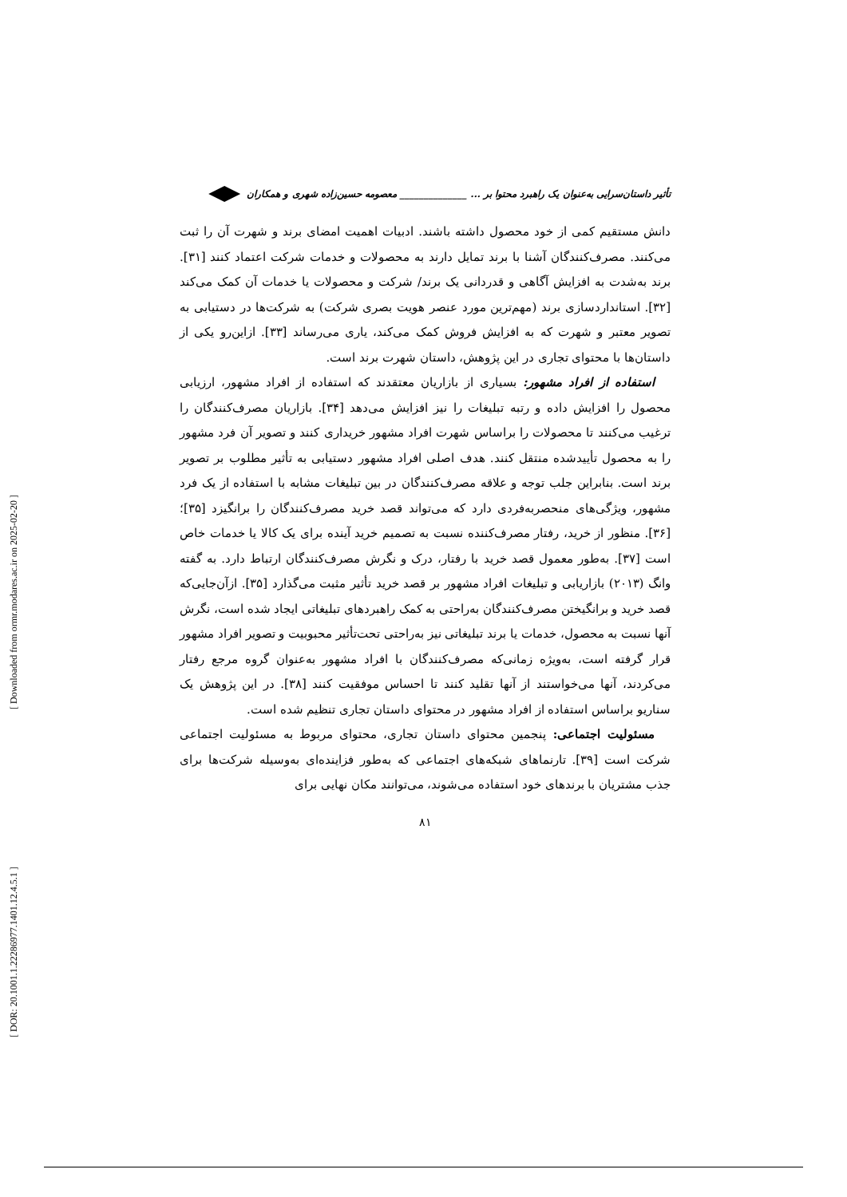[ DOR: 20.1001.1.22286977.1401.12.4.5.1 ] [ Downloaded from ormr.modares.ac.ir on 2025-02-20 ]
تأثیر داستان‌سرایی به‌عنوان یک راهبرد محتوا بر ... ______________ معصومه حسین‌زاده شهری و همکاران
دانش مستقیم کمی از خود محصول داشته باشند. ادبیات اهمیت امضای برند و شهرت آن را ثبت می‌کنند. مصرف‌کنندگان آشنا با برند تمایل دارند به محصولات و خدمات شرکت اعتماد کنند [۳۱]. برند به‌شدت به افزایش آگاهی و قدردانی یک برند/ شرکت و محصولات یا خدمات آن کمک می‌کند [۳۲]. استانداردسازی برند (مهم‌ترین مورد عنصر هویت بصری شرکت) به شرکت‌ها در دستیابی به تصویر معتبر و شهرت که به افزایش فروش کمک می‌کند، یاری می‌رساند [۳۳]. ازاین‌رو یکی از داستان‌ها با محتوای تجاری در این پژوهش، داستان شهرت برند است.
استفاده از افراد مشهور: بسیاری از بازاریان معتقدند که استفاده از افراد مشهور، ارزیابی محصول را افزایش داده و رتبه تبلیغات را نیز افزایش می‌دهد [۳۴]. بازاریان مصرف‌کنندگان را ترغیب می‌کنند تا محصولات را براساس شهرت افراد مشهور خریداری کنند و تصویر آن فرد مشهور را به محصول تأییدشده منتقل کنند. هدف اصلی افراد مشهور دستیابی به تأثیر مطلوب بر تصویر برند است. بنابراین جلب توجه و علاقه مصرف‌کنندگان در بین تبلیغات مشابه با استفاده از یک فرد مشهور، ویژگی‌های منحصربه‌فردی دارد که می‌تواند قصد خرید مصرف‌کنندگان را برانگیزد [۳۵]؛[۳۶]. منظور از خرید، رفتار مصرف‌کننده نسبت به تصمیم خرید آینده برای یک کالا یا خدمات خاص است [۳۷]. به‌طور معمول قصد خرید با رفتار، درک و نگرش مصرف‌کنندگان ارتباط دارد. به گفته وانگ (۲۰۱۳) بازاریابی و تبلیغات افراد مشهور بر قصد خرید تأثیر مثبت می‌گذارد [۳۵]. ازآن‌جایی‌که قصد خرید و برانگیختن مصرف‌کنندگان به‌راحتی به کمک راهبردهای تبلیغاتی ایجاد شده است، نگرش آنها نسبت به محصول، خدمات یا برند تبلیغاتی نیز به‌راحتی تحت‌تأثیر محبوبیت و تصویر افراد مشهور قرار گرفته است، به‌ویژه زمانی‌که مصرف‌کنندگان با افراد مشهور به‌عنوان گروه مرجع رفتار می‌کردند، آنها می‌خواستند از آنها تقلید کنند تا احساس موفقیت کنند [۳۸]. در این پژوهش یک سناریو براساس استفاده از افراد مشهور در محتوای داستان تجاری تنظیم شده است.
مسئولیت اجتماعی: پنجمین محتوای داستان تجاری، محتوای مربوط به مسئولیت اجتماعی شرکت است [۳۹]. تارنماهای شبکه‌های اجتماعی که به‌طور فزاینده‌ای به‌وسیله شرکت‌ها برای جذب مشتریان با برندهای خود استفاده می‌شوند، می‌توانند مکان نهایی برای
۸۱